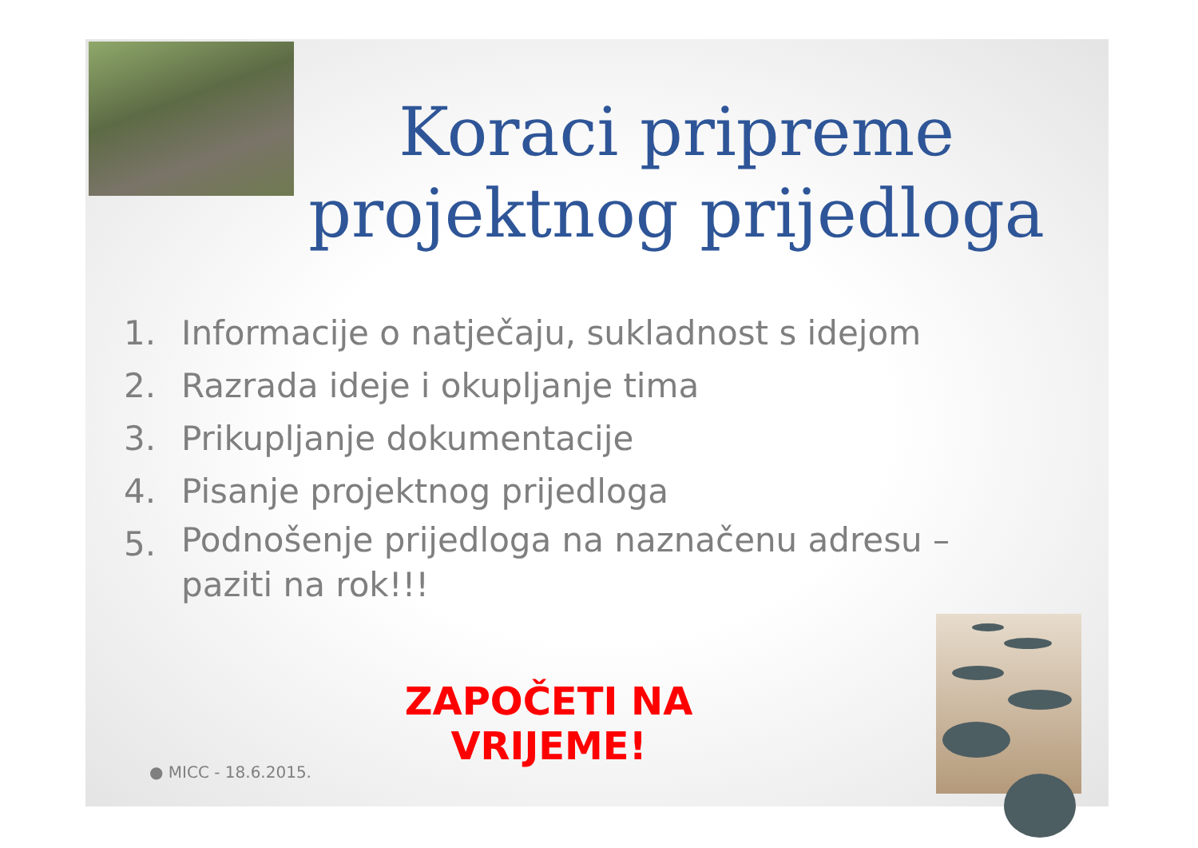Koraci pripreme projektnog prijedloga
1. Informacije o natječaju, sukladnost s idejom
2. Razrada ideje i okupljanje tima
3. Prikupljanje dokumentacije
4. Pisanje projektnog prijedloga
5.
Podnošenje prijedloga na naznačenu adresu – paziti na rok!!!
ZAPOČETI NA VRIJEME!
● MICC - 18.6.2015.